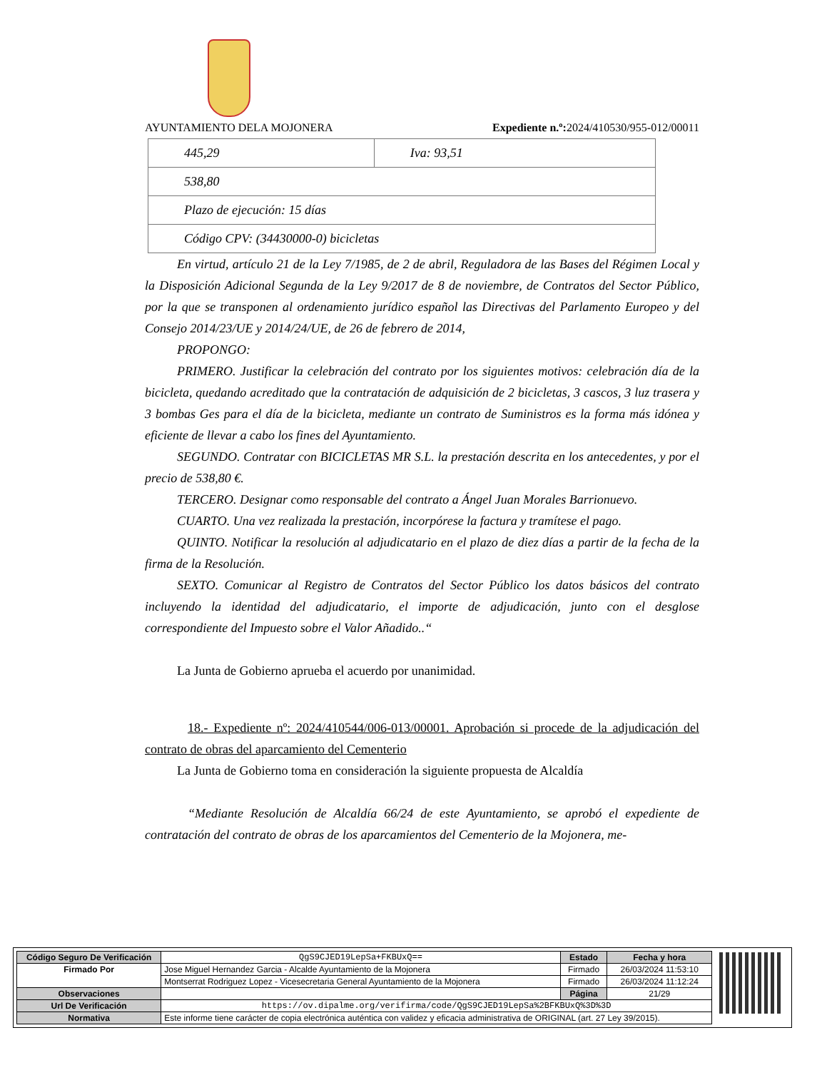AYUNTAMIENTO DELA MOJONERA Expediente n.º: 2024/410530/955-012/00011
| 445,29 | Iva: 93,51 |
| 538,80 | |
| Plazo de ejecución: 15 días | |
| Código CPV: (34430000-0) bicicletas | |
En virtud, artículo 21 de la Ley 7/1985, de 2 de abril, Reguladora de las Bases del Régimen Local y la Disposición Adicional Segunda de la Ley 9/2017 de 8 de noviembre, de Contratos del Sector Público, por la que se transponen al ordenamiento jurídico español las Directivas del Parlamento Europeo y del Consejo 2014/23/UE y 2014/24/UE, de 26 de febrero de 2014,
PROPONGO:
PRIMERO. Justificar la celebración del contrato por los siguientes motivos: celebración día de la bicicleta, quedando acreditado que la contratación de adquisición de 2 bicicletas, 3 cascos, 3 luz trasera y 3 bombas Ges para el día de la bicicleta, mediante un contrato de Suministros es la forma más idónea y eficiente de llevar a cabo los fines del Ayuntamiento.
SEGUNDO. Contratar con BICICLETAS MR S.L. la prestación descrita en los antecedentes, y por el precio de 538,80 €.
TERCERO. Designar como responsable del contrato a Ángel Juan Morales Barrionuevo.
CUARTO. Una vez realizada la prestación, incorpórese la factura y tramítese el pago.
QUINTO. Notificar la resolución al adjudicatario en el plazo de diez días a partir de la fecha de la firma de la Resolución.
SEXTO. Comunicar al Registro de Contratos del Sector Público los datos básicos del contrato incluyendo la identidad del adjudicatario, el importe de adjudicación, junto con el desglose correspondiente del Impuesto sobre el Valor Añadido..“
La Junta de Gobierno aprueba el acuerdo por unanimidad.
18.- Expediente nº: 2024/410544/006-013/00001. Aprobación si procede de la adjudicación del contrato de obras del aparcamiento del Cementerio
La Junta de Gobierno toma en consideración la siguiente propuesta de Alcaldía
“Mediante Resolución de Alcaldía 66/24 de este Ayuntamiento, se aprobó el expediente de contratación del contrato de obras de los aparcamientos del Cementerio de la Mojonera, me-
| Código Seguro De Verificación | QgS9CJED19LepSa+FKBUxQ== | Estado | Fecha y hora |
| Firmado Por | Jose Miguel Hernandez Garcia - Alcalde Ayuntamiento de la Mojonera | Firmado | 26/03/2024 11:53:10 |
| | Montserrat Rodriguez Lopez - Vicesecretaria General Ayuntamiento de la Mojonera | Firmado | 26/03/2024 11:12:24 |
| Observaciones | | Página | 21/29 |
| Url De Verificación | https://ov.dipalme.org/verifirma/code/QgS9CJED19LepSa%2BFKBUxQ%3D%3D | | |
| Normativa | Este informe tiene carácter de copia electrónica auténtica con validez y eficacia administrativa de ORIGINAL (art. 27 Ley 39/2015). | | |